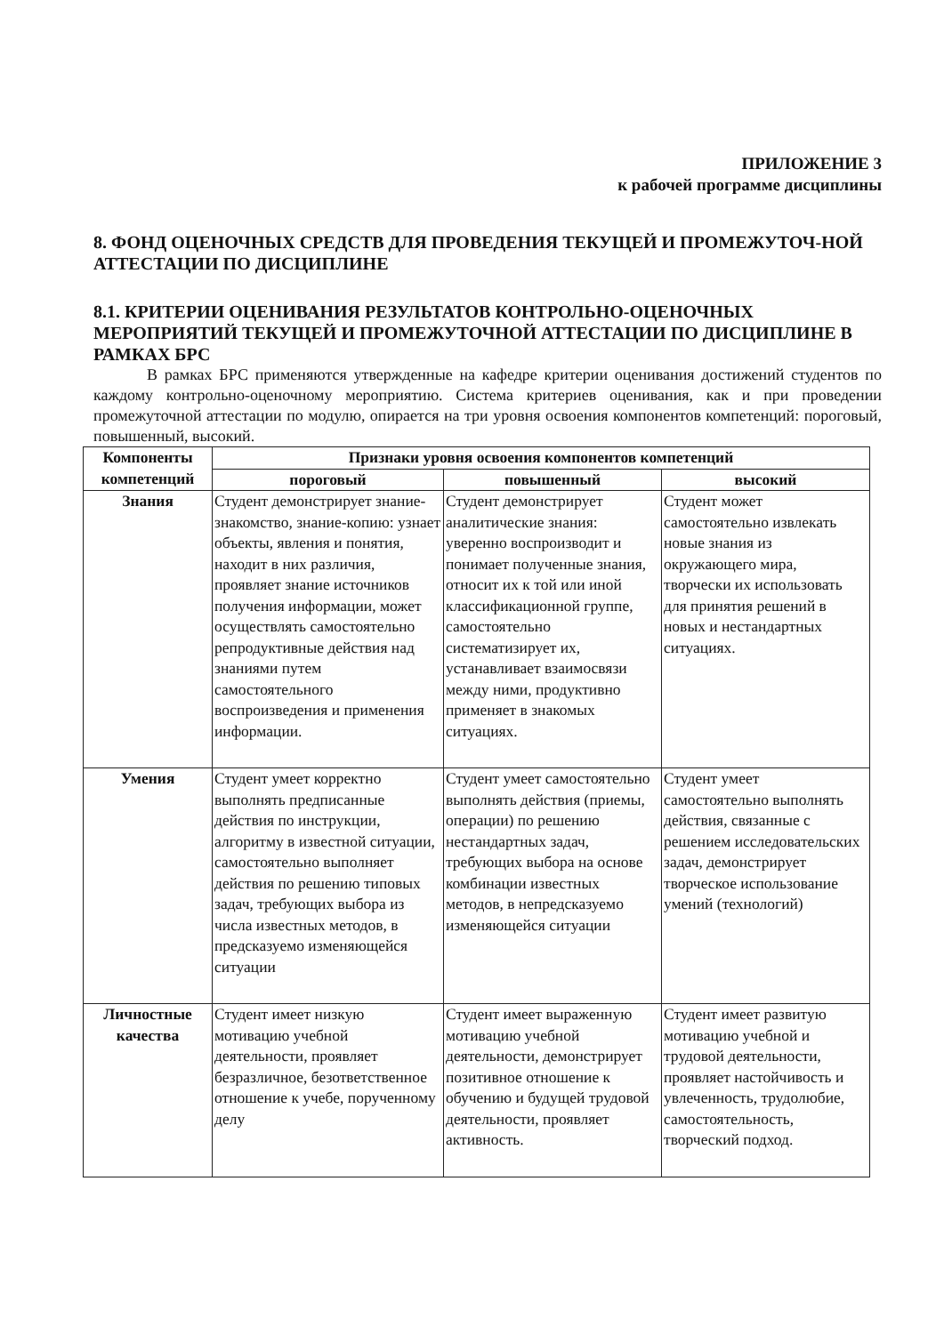ПРИЛОЖЕНИЕ 3
к рабочей программе дисциплины
8. ФОНД ОЦЕНОЧНЫХ СРЕДСТВ ДЛЯ ПРОВЕДЕНИЯ ТЕКУЩЕЙ И ПРОМЕЖУТОЧ-НОЙ АТТЕСТАЦИИ ПО ДИСЦИПЛИНЕ
8.1. КРИТЕРИИ ОЦЕНИВАНИЯ РЕЗУЛЬТАТОВ КОНТРОЛЬНО-ОЦЕНОЧНЫХ МЕРОПРИЯТИЙ ТЕКУЩЕЙ И ПРОМЕЖУТОЧНОЙ АТТЕСТАЦИИ ПО ДИСЦИПЛИНЕ В РАМКАХ БРС
В рамках БРС применяются утвержденные на кафедре критерии оценивания достижений студентов по каждому контрольно-оценочному мероприятию. Система критериев оценивания, как и при проведении промежуточной аттестации по модулю, опирается на три уровня освоения компонентов компетенций: пороговый, повышенный, высокий.
| Компоненты компетенций | Признаки уровня освоения компонентов компетенций | | |
| --- | --- | --- | --- |
| | пороговый | повышенный | высокий |
| Знания | Студент демонстрирует знание-знакомство, знание-копию: узнает объекты, явления и понятия, находит в них различия, проявляет знание источников получения информации, может осуществлять самостоятельно репродуктивные действия над знаниями путем самостоятельного воспроизведения и применения информации. | Студент демонстрирует аналитические знания: уверенно воспроизводит и понимает полученные знания, относит их к той или иной классификационной группе, самостоятельно систематизирует их, устанавливает взаимосвязи между ними, продуктивно применяет в знакомых ситуациях. | Студент может самостоятельно извлекать новые знания из окружающего мира, творчески их использовать для принятия решений в новых и нестандартных ситуациях. |
| Умения | Студент умеет корректно выполнять предписанные действия по инструкции, алгоритму в известной ситуации, самостоятельно выполняет действия по решению типовых задач, требующих выбора из числа известных методов, в предсказуемо изменяющейся ситуации | Студент умеет самостоятельно выполнять действия (приемы, операции) по решению нестандартных задач, требующих выбора на основе комбинации известных методов, в непредсказуемо изменяющейся ситуации | Студент умеет самостоятельно выполнять действия, связанные с решением исследовательских задач, демонстрирует творческое использование умений (технологий) |
| Личностные качества | Студент имеет низкую мотивацию учебной деятельности, проявляет безразличное, безответственное отношение к учебе, порученному делу | Студент имеет выраженную мотивацию учебной деятельности, демонстрирует позитивное отношение к обучению и будущей трудовой деятельности, проявляет активность. | Студент имеет развитую мотивацию учебной и трудовой деятельности, проявляет настойчивость и увлеченность, трудолюбие, самостоятельность, творческий подход. |